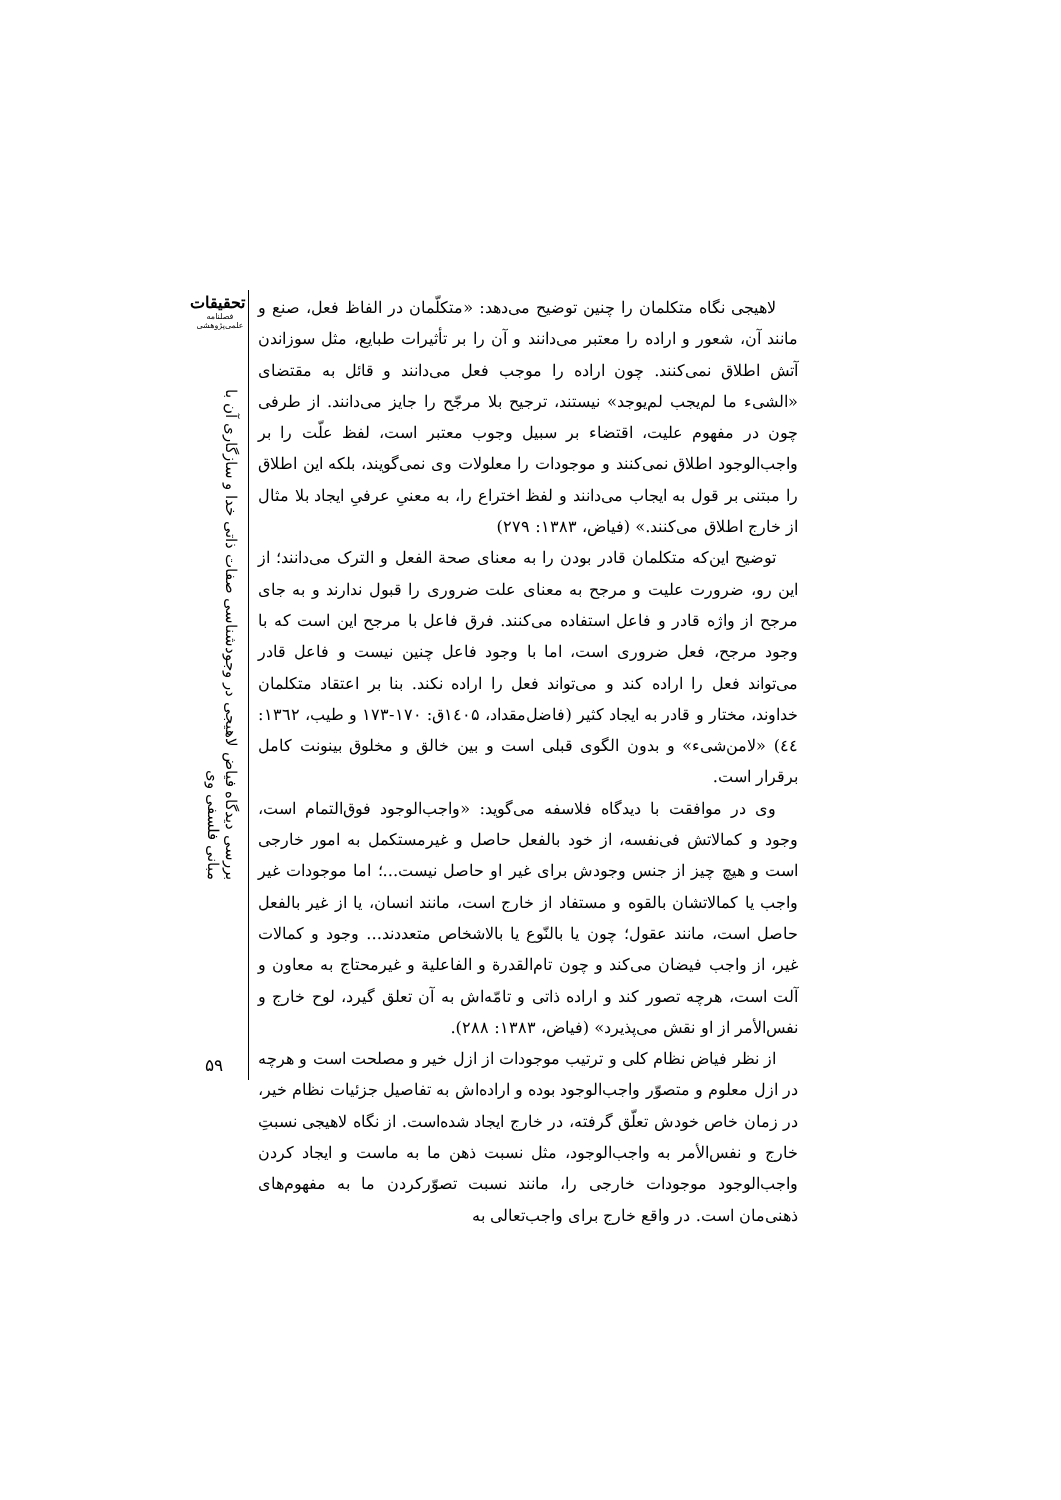تحقیقات
فصلنامه
علمی‌پژوهشی
بررسی دیدگاه فیاض لاهیجی در وجودشناسی صفات ذاتی خدا و سازگاری آن با مبانی فلسفی وی
لاهیجی نگاه متکلمان را چنین توضیح می‌دهد: «متکلّمان در الفاظ فعل، صنع و مانند آن، شعور و اراده را معتبر می‌دانند و آن را بر تأثیرات طبایع، مثل سوزاندن آتش اطلاق نمی‌کنند. چون اراده را موجب فعل می‌دانند و قائل به مقتضای «الشیء ما لم‌یجب لم‌یوجد» نیستند، ترجیح بلا مرجّح را جایز می‌دانند. از طرفی چون در مفهوم علیت، اقتضاء بر سبیل وجوب معتبر است، لفظ علّت را بر واجب‌الوجود اطلاق نمی‌کنند و موجودات را معلولات وی نمی‌گویند، بلکه این اطلاق را مبتنی بر قول به ایجاب می‌دانند و لفظ اختراع را، به معنیِ عرفیِ ایجاد بلا مثال از خارج اطلاق می‌کنند.» (فیاض، ۱۳۸۳: ۲۷۹)
توضیح این‌که متکلمان قادر بودن را به معنای صحة الفعل و الترک می‌دانند؛ از این رو، ضرورت علیت و مرجح به معنای علت ضروری را قبول ندارند و به جای مرجح از واژه قادر و فاعل استفاده می‌کنند. فرق فاعل با مرجح این است که با وجود مرجح، فعل ضروری است، اما با وجود فاعل چنین نیست و فاعل قادر می‌تواند فعل را اراده کند و می‌تواند فعل را اراده نکند. بنا بر اعتقاد متکلمان خداوند، مختار و قادر به ایجاد کثیر (فاضل‌مقداد، ۱٤۰۵ق: ۱۷۰-۱۷۳ و طیب، ۱۳٦۲: ٤٤) «لامن‌شیء» و بدون الگوی قبلی است و بین خالق و مخلوق بینونت کامل برقرار است.
وی در موافقت با دیدگاه فلاسفه می‌گوید: «واجب‌الوجود فوق‌التمام است، وجود و کمالاتش فی‌نفسه، از خود بالفعل حاصل و غیرمستکمل به امور خارجی است و هیچ چیز از جنس وجودش برای غیر او حاصل نیست...؛ اما موجودات غیر واجب یا کمالاتشان بالقوه و مستفاد از خارج است، مانند انسان، یا از غیر بالفعل حاصل است، مانند عقول؛ چون یا بالنّوع یا بالاشخاص متعددند... وجود و کمالات غیر، از واجب فیضان می‌کند و چون تام‌القدرة و الفاعلیة و غیرمحتاج به معاون و آلت است، هرچه تصور کند و اراده ذاتی و تامّه‌اش به آن تعلق گیرد، لوح خارج و نفس‌الأمر از او نقش می‌پذیرد» (فیاض، ۱۳۸۳: ۲۸۸).
از نظر فیاض نظام کلی و ترتیب موجودات از ازل خیر و مصلحت است و هرچه در ازل معلوم و متصوّر واجب‌الوجود بوده و اراده‌اش به تفاصیل جزئیات نظام خیر، در زمان خاص خودش تعلّق گرفته، در خارج ایجاد شده‌است. از نگاه لاهیجی نسبتِ خارج و نفس‌الأمر به واجب‌الوجود، مثل نسبت ذهن ما به ماست و ایجاد کردن واجب‌الوجود موجودات خارجی را، مانند نسبت تصوّرکردن ما به مفهوم‌های ذهنی‌مان است. در واقع خارج برای واجب‌تعالی به
۵۹